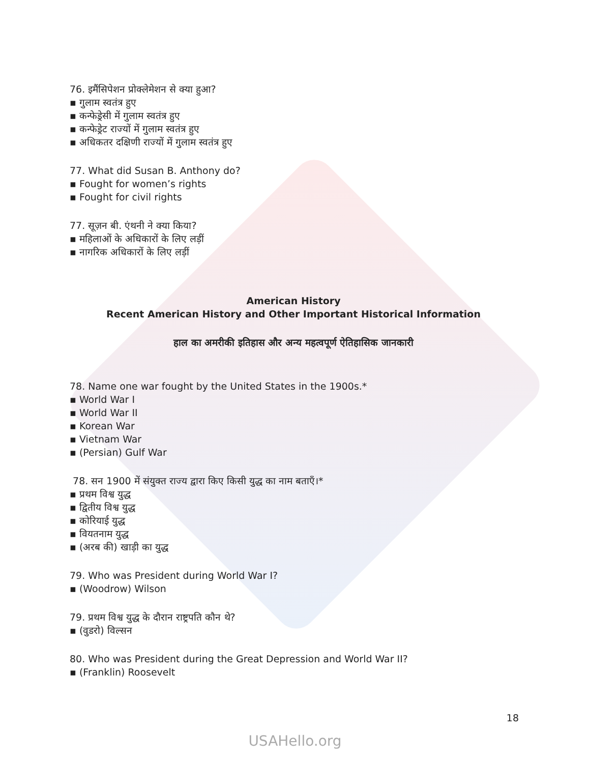76. इमैंसिपेशन प्रोक्लेमेशन से क्या हुआ?
▪ गुलाम स्वतंत्र हुए
▪ कन्फेड्रेसी में गुलाम स्वतंत्र हुए
▪ कन्फेड्रेट राज्यों में गुलाम स्वतंत्र हुए
▪ अधिकतर दक्षिणी राज्यों में गुलाम स्वतंत्र हुए
77. What did Susan B. Anthony do?
▪ Fought for women’s rights
▪ Fought for civil rights
77. सूज़न बी. एंथनी ने क्या किया?
▪ महिलाओं के अधिकारों के लिए लड़ीं
▪ नागरिक अधिकारों के लिए लड़ीं
American History
Recent American History and Other Important Historical Information
हाल का अमरीकी इतिहास और अन्य महत्वपूर्ण ऐतिहासिक जानकारी
78. Name one war fought by the United States in the 1900s.*
▪ World War I
▪ World War II
▪ Korean War
▪ Vietnam War
▪ (Persian) Gulf War
78. सन 1900 में संयुक्त राज्य द्वारा किए किसी युद्ध का नाम बताएँ।*
▪ प्रथम विश्व युद्ध
▪ द्वितीय विश्व युद्ध
▪ कोरियाई युद्ध
▪ वियतनाम युद्ध
▪ (अरब की) खाड़ी का युद्ध
79. Who was President during World War I?
▪ (Woodrow) Wilson
79. प्रथम विश्व युद्ध के दौरान राष्ट्रपति कौन थे?
▪ (वुडरो) विल्सन
80. Who was President during the Great Depression and World War II?
▪ (Franklin) Roosevelt
18
USAHello.org